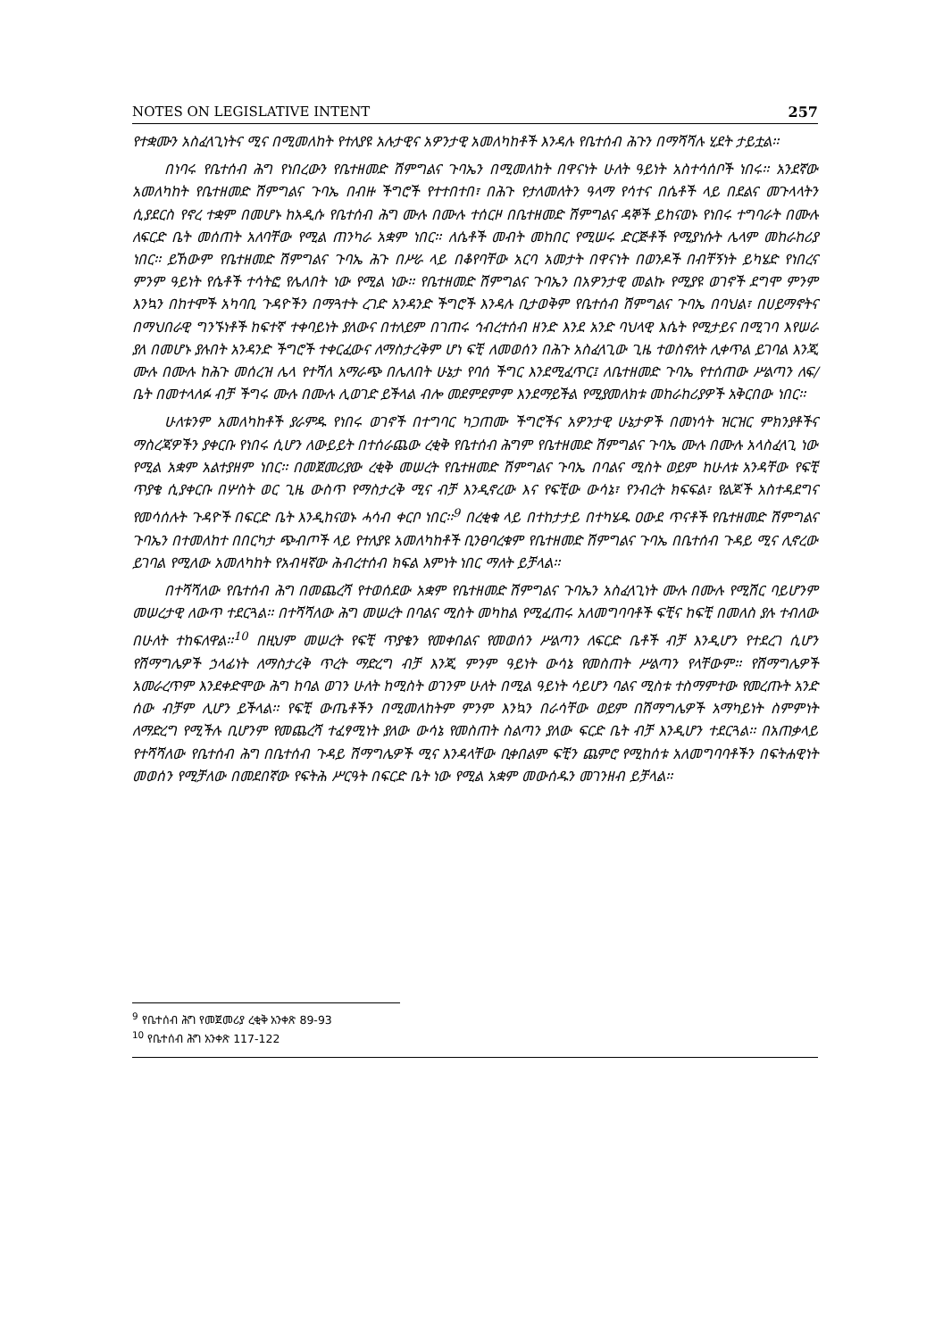NOTES ON LEGISLATIVE INTENT 257
የተቋሙን አስፈላጊነትና ሚና በሚመለከት የተለያዩ አሉታዊና አዎንታዊ አመለካከቶች እንዳሉ የቤተሰብ ሕጉን በማሻሻሉ ሂደት ታይቷል፡፡
በነባሩ የቤተሰብ ሕግ የነበረውን የቤተዘመድ ሽምግልና ጉባኤን በሚመለከት በዋናነት ሁለት ዓይነት አስተሳሰቦች ነበሩ፡፡ አንደኛው አመለካከት የቤተዘመድ ሽምግልና ጉባኤ በብዙ ችግሮች የተተበተበ፣ በሕጉ የታለመለትን ዓላማ የሳተና በሴቶች ላይ በደልና መጉላላትን ሲያደርስ የኖረ ተቋም በመሆኑ ከአዲሱ የቤተሰብ ሕግ ሙሉ በሙሉ ተሰርዞ በቤተዘመድ ሽምግልና ዳኞች ይከናወኑ የነበሩ ተግባራት በሙሉ ለፍርድ ቤት መሰጠት አለባቸው የሚል ጠንካራ አቋም ነበር፡፡ ለሴቶች መብት መከበር የሚሠሩ ድርጅቶች የሚያነሱት ሌላም መከራከሪያ ነበር፡፡ ይኸውም የቤተዘመድ ሽምግልና ጉባኤ ሕጉ በሥራ ላይ በቆየባቸው አርባ አመታት በዋናነት በወንዶች በብቸኝነት ይካሄድ የነበረና ምንም ዓይነት የሴቶች ተሳትፎ የሌለበት ነው የሚል ነው፡፡ የቤተዘመድ ሽምግልና ጉባኤን በአዎንታዊ መልኩ የሚያዩ ወገኖች ደግሞ ምንም እንኳን በከተሞች አካባቢ ጉዳዮችን በማጓተት ረገድ አንዳንድ ችግሮች እንዳሉ ቢታወቅም የቤተሰብ ሽምግልና ጉባኤ በባህል፣ በሀይማኖትና በማህበራዊ ግንኙነቶች ከፍተኛ ተቀባይነት ያለውና በተለይም በገጠሩ ኅብረተሰብ ዘንድ እንደ አንድ ባህላዊ እሴት የሚታይና በሚገባ እየሠራ ያለ በመሆኑ ያሉበት አንዳንድ ችግሮች ተቀርፈውና ለማስታረቅም ሆነ ፍቺ ለመወሰን በሕጉ አስፈላጊው ጊዜ ተወስኖለት ሊቀጥል ይገባል እንጂ ሙሉ በሙሉ ከሕጉ መሰረዝ ሌላ የተሻለ አማራጭ በሌለበት ሁኔታ የባሰ ችግር እንደሚፈጥር፤ ለቤተዘመድ ጉባኤ የተሰጠው ሥልጣን ለፍ/ቤት በመተላለፉ ብቻ ችግሩ ሙሉ በሙሉ ሊወገድ ይችላል ብሎ መደምደምም እንደማይችል የሚያመለክቱ መከራከሪያዎች አቅርበው ነበር፡፡
ሁለቱንም አመለካከቶች ያራምዱ የነበሩ ወገኖች በተግባር ካጋጠሙ ችግሮችና አዎንታዊ ሁኔታዎች በመነሳት ዝርዝር ምክንያቶችና ማስረጃዎችን ያቀርቡ የነበሩ ሲሆን ለውይይት በተሰራጨው ረቂቅ የቤተሰብ ሕግም የቤተዘመድ ሽምግልና ጉባኤ ሙሉ በሙሉ አላስፈላጊ ነው የሚል አቋም አልተያዘም ነበር፡፡ በመጀመሪያው ረቂቅ መሠረት የቤተዘመድ ሽምግልና ጉባኤ በባልና ሚስት ወይም ከሁለቱ አንዳቸው የፍቺ ጥያቄ ሲያቀርቡ በሦስት ወር ጊዜ ውስጥ የማስታረቅ ሚና ብቻ እንዲኖረው እና የፍቺው ውሳኔ፣ የንብረት ክፍፍል፣ የልጆች አስተዳደግና የመሳሰሉት ጉዳዮች በፍርድ ቤት እንዲከናወኑ ሓሳብ ቀርቦ ነበር፡፡<sup>9</sup> በረቂቁ ላይ በተከታታይ በተካሄዱ ዐውደ ጥናቶች የቤተዘመድ ሽምግልና ጉባኤን በተመለከተ በበርካታ ጭብጦች ላይ የተለያዩ አመለካከቶች ቢንፀባረቁም የቤተዘመድ ሽምግልና ጉባኤ በቤተሰብ ጉዳይ ሚና ሊኖረው ይገባል የሚለው አመለካከት የአብዛኛው ሕብረተሰብ ክፍል እምነት ነበር ማለት ይቻላል፡፡
በተሻሻለው የቤተሰብ ሕግ በመጨረሻ የተወሰደው አቋም የቤተዘመድ ሽምግልና ጉባኤን አስፈላጊነት ሙሉ በሙሉ የሚሽር ባይሆንም መሠረታዊ ለውጥ ተደርጓል፡፡ በተሻሻለው ሕግ መሠረት በባልና ሚስት መካከል የሚፈጠሩ አለመግባባቶች ፍቺና ከፍቺ በመለስ ያሉ ተብለው በሁለት ተከፍለዋል፡፡<sup>10</sup> በዚህም መሠረት የፍቺ ጥያቄን የመቀበልና የመወሰን ሥልጣን ለፍርድ ቤቶች ብቻ እንዲሆን የተደረገ ሲሆን የሽማግሌዎች ኃላፊነት ለማስታረቅ ጥረት ማድረግ ብቻ እንጂ ምንም ዓይነት ውሳኔ የመስጠት ሥልጣን የላቸውም፡፡ የሽማግሌዎች አመራረጥም እንደቀድሞው ሕግ ከባል ወገን ሁለት ከሚስት ወገንም ሁለት በሚል ዓይነት ሳይሆን ባልና ሚስቱ ተስማምተው የመረጡት አንድ ሰው ብቻም ሊሆን ይችላል፡፡ የፍቺ ውጤቶችን በሚመለከትም ምንም እንኳን በራሳቸው ወይም በሽማግሌዎች አማካይነት ስምምነት ለማድረግ የሚችሉ ቢሆንም የመጨረሻ ተፈፃሚነት ያለው ውሳኔ የመስጠት ስልጣን ያለው ፍርድ ቤት ብቻ እንዲሆን ተደርጓል፡፡ በአጠቃላይ የተሻሻለው የቤተሰብ ሕግ በቤተሰብ ጉዳይ ሽማግሌዎች ሚና እንዳላቸው ቢቀበልም ፍቺን ጨምሮ የሚከሰቱ አለመግባባቶችን በፍትሐዊነት መወሰን የሚቻለው በመደበኛው የፍትሕ ሥርዓት በፍርድ ቤት ነው የሚል አቋም መውሰዱን መገንዘብ ይቻላል፡፡
<sup>9</sup> የቤተሰብ ሕግ የመጀመሪያ ረቂቅ አንቀጽ 89-93
<sup>10</sup> የቤተሰብ ሕግ አንቀጽ 117-122